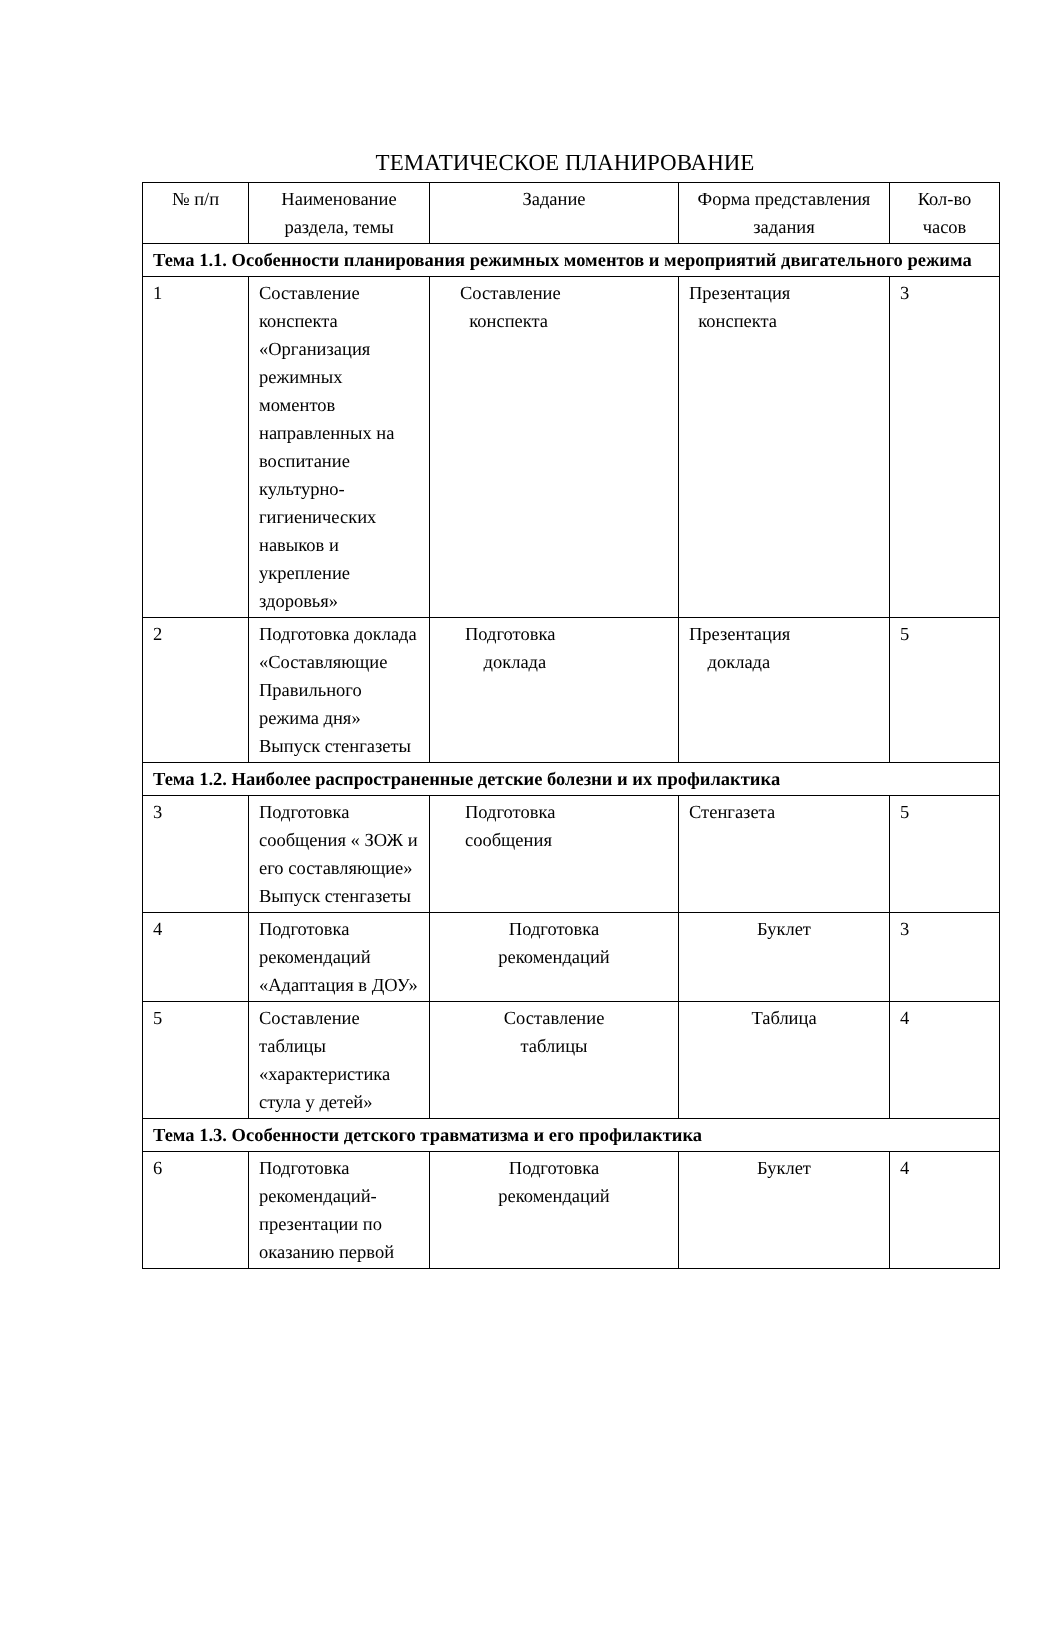ТЕМАТИЧЕСКОЕ ПЛАНИРОВАНИЕ
| № п/п | Наименование раздела, темы | Задание | Форма представления задания | Кол-во часов |
| --- | --- | --- | --- | --- |
| Тема 1.1. Особенности планирования режимных моментов и мероприятий двигательного режима | | | | |
| 1 | Составление конспекта «Организация режимных моментов направленных на воспитание культурно-гигиенических навыков и укрепление здоровья» | Составление конспекта | Презентация конспекта | 3 |
| 2 | Подготовка доклада «Составляющие Правильного режима дня» Выпуск стенгазеты | Подготовка доклада | Презентация доклада | 5 |
| Тема 1.2. Наиболее распространенные детские болезни и их профилактика | | | | |
| 3 | Подготовка сообщения « ЗОЖ и его составляющие» Выпуск стенгазеты | Подготовка сообщения | Стенгазета | 5 |
| 4 | Подготовка рекомендаций «Адаптация в ДОУ» | Подготовка рекомендаций | Буклет | 3 |
| 5 | Составление таблицы «характеристика стула у детей» | Составление таблицы | Таблица | 4 |
| Тема 1.3. Особенности детского травматизма и его профилактика | | | | |
| 6 | Подготовка рекомендаций-презентации по оказанию первой | Подготовка рекомендаций | Буклет | 4 |